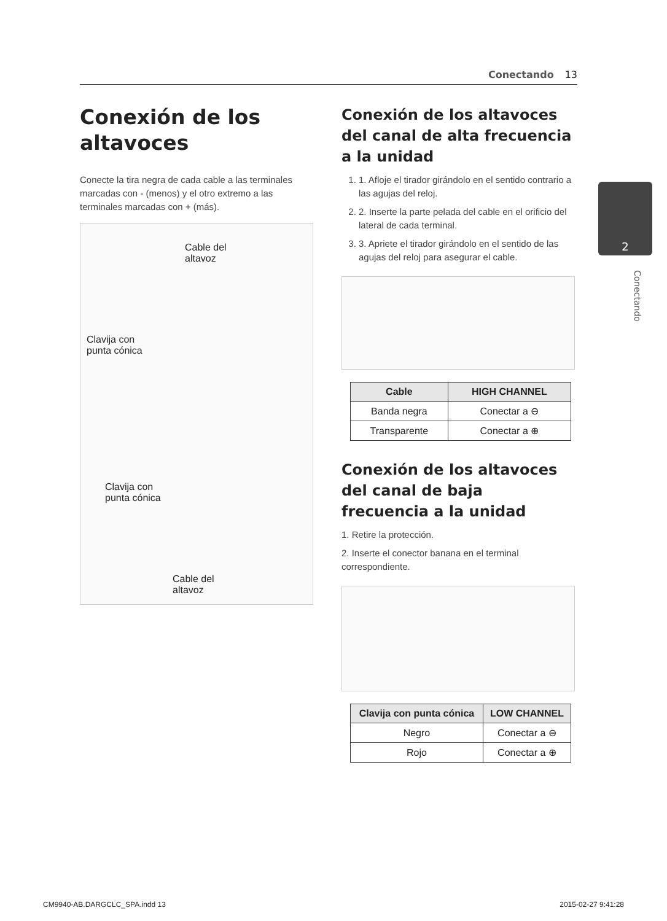Conectando 13
Conexión de los altavoces
Conecte la tira negra de cada cable a las terminales marcadas con - (menos) y el otro extremo a las terminales marcadas con + (más).
Cable del
altavoz
Clavija con
punta cónica
Clavija con
punta cónica
Cable del
altavoz
Conexión de los altavoces del canal de alta frecuencia a la unidad
1. 1. Afloje el tirador girándolo en el sentido contrario a las agujas del reloj.
2. 2. Inserte la parte pelada del cable en el orificio del lateral de cada terminal.
3. 3. Apriete el tirador girándolo en el sentido de las agujas del reloj para asegurar el cable.
| Cable | HIGH CHANNEL |
| --- | --- |
| Banda negra | Conectar a ⊖ |
| Transparente | Conectar a ⊕ |
Conexión de los altavoces del canal de baja frecuencia a la unidad
1. Retire la protección.
2. Inserte el conector banana en el terminal correspondiente.
| Clavija con punta cónica | LOW CHANNEL |
| --- | --- |
| Negro | Conectar a ⊖ |
| Rojo | Conectar a ⊕ |
2
Conectando
CM9940-AB.DARGCLC_SPA.indd 13 2015-02-27 9:41:28